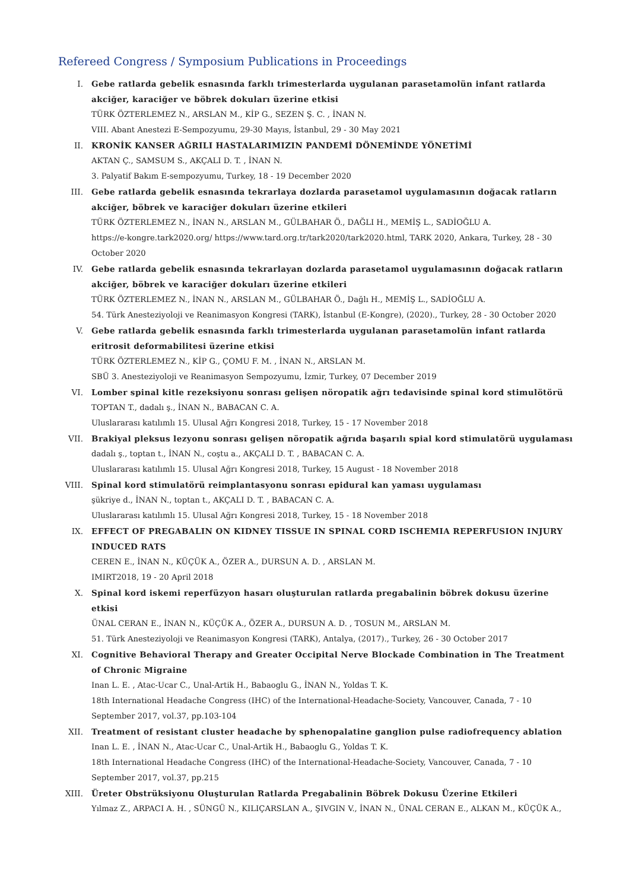Refereed Congress / Symposium Publications in Proceedings
I. Gebe ratlarda gebelik esnasında farklı trimesterlarda uygulanan parasetamolün infant ratlarda akciğer, karaciğer ve böbrek dokuları üzerine etkisi
TÜRK ÖZTERLEMEZ N., ARSLAN M., KİP G., SEZEN Ş. C. , İNAN N.
VIII. Abant Anestezi E-Sempozyumu, 29-30 Mayıs, İstanbul, 29 - 30 May 2021
II. KRONİK KANSER AĞRILI HASTALARIMIZIN PANDEMİ DÖNEMİNDE YÖNETİMİ
AKTAN Ç., SAMSUM S., AKÇALI D. T. , İNAN N.
3. Palyatif Bakım E-sempozyumu, Turkey, 18 - 19 December 2020
III. Gebe ratlarda gebelik esnasında tekrarlaya dozlarda parasetamol uygulamasının doğacak ratların akciğer, böbrek ve karaciğer dokuları üzerine etkileri
TÜRK ÖZTERLEMEZ N., İNAN N., ARSLAN M., GÜLBAHAR Ö., DAĞLI H., MEMİŞ L., SADİOĞLU A.
https://e-kongre.tark2020.org/ https://www.tard.org.tr/tark2020/tark2020.html, TARK 2020, Ankara, Turkey, 28 - 30 October 2020
IV. Gebe ratlarda gebelik esnasında tekrarlayan dozlarda parasetamol uygulamasının doğacak ratların akciğer, böbrek ve karaciğer dokuları üzerine etkileri
TÜRK ÖZTERLEMEZ N., İNAN N., ARSLAN M., GÜLBAHAR Ö., Dağlı H., MEMİŞ L., SADİOĞLU A.
54. Türk Anesteziyoloji ve Reanimasyon Kongresi (TARK), İstanbul (E-Kongre), (2020)., Turkey, 28 - 30 October 2020
V. Gebe ratlarda gebelik esnasında farklı trimesterlarda uygulanan parasetamolün infant ratlarda eritrosit deformabilitesi üzerine etkisi
TÜRK ÖZTERLEMEZ N., KİP G., ÇOMU F. M. , İNAN N., ARSLAN M.
SBÜ 3. Anesteziyoloji ve Reanimasyon Sempozyumu, İzmir, Turkey, 07 December 2019
VI. Lomber spinal kitle rezeksiyonu sonrası gelişen nöropatik ağrı tedavisinde spinal kord stimulötörü
TOPTAN T., dadalı ş., İNAN N., BABACAN C. A.
Uluslararası katılımlı 15. Ulusal Ağrı Kongresi 2018, Turkey, 15 - 17 November 2018
VII. Brakiyal pleksus lezyonu sonrası gelişen nöropatik ağrıda başarılı spial kord stimulatörü uygulaması
dadalı ş., toptan t., İNAN N., coştu a., AKÇALI D. T. , BABACAN C. A.
Uluslararası katılımlı 15. Ulusal Ağrı Kongresi 2018, Turkey, 15 August - 18 November 2018
VIII. Spinal kord stimulatörü reimplantasyonu sonrası epidural kan yaması uygulaması
şükriye d., İNAN N., toptan t., AKÇALI D. T. , BABACAN C. A.
Uluslararası katılımlı 15. Ulusal Ağrı Kongresi 2018, Turkey, 15 - 18 November 2018
IX. EFFECT OF PREGABALIN ON KIDNEY TISSUE IN SPINAL CORD ISCHEMIA REPERFUSION INJURY INDUCED RATS
CEREN E., İNAN N., KÜÇÜK A., ÖZER A., DURSUN A. D. , ARSLAN M.
IMIRT2018, 19 - 20 April 2018
X. Spinal kord iskemi reperfüzyon hasarı oluşturulan ratlarda pregabalinin böbrek dokusu üzerine etkisi
ÜNAL CERAN E., İNAN N., KÜÇÜK A., ÖZER A., DURSUN A. D. , TOSUN M., ARSLAN M.
51. Türk Anesteziyoloji ve Reanimasyon Kongresi (TARK), Antalya, (2017)., Turkey, 26 - 30 October 2017
XI. Cognitive Behavioral Therapy and Greater Occipital Nerve Blockade Combination in The Treatment of Chronic Migraine
Inan L. E. , Atac-Ucar C., Unal-Artik H., Babaoglu G., İNAN N., Yoldas T. K.
18th International Headache Congress (IHC) of the International-Headache-Society, Vancouver, Canada, 7 - 10 September 2017, vol.37, pp.103-104
XII. Treatment of resistant cluster headache by sphenopalatine ganglion pulse radiofrequency ablation
Inan L. E. , İNAN N., Atac-Ucar C., Unal-Artik H., Babaoglu G., Yoldas T. K.
18th International Headache Congress (IHC) of the International-Headache-Society, Vancouver, Canada, 7 - 10 September 2017, vol.37, pp.215
XIII. Üreter Obstrüksiyonu Oluşturulan Ratlarda Pregabalinin Böbrek Dokusu Üzerine Etkileri
Yılmaz Z., ARPACI A. H. , SÜNGÜ N., KILIÇARSLAN A., ŞIVGIN V., İNAN N., ÜNAL CERAN E., ALKAN M., KÜÇÜK A.,